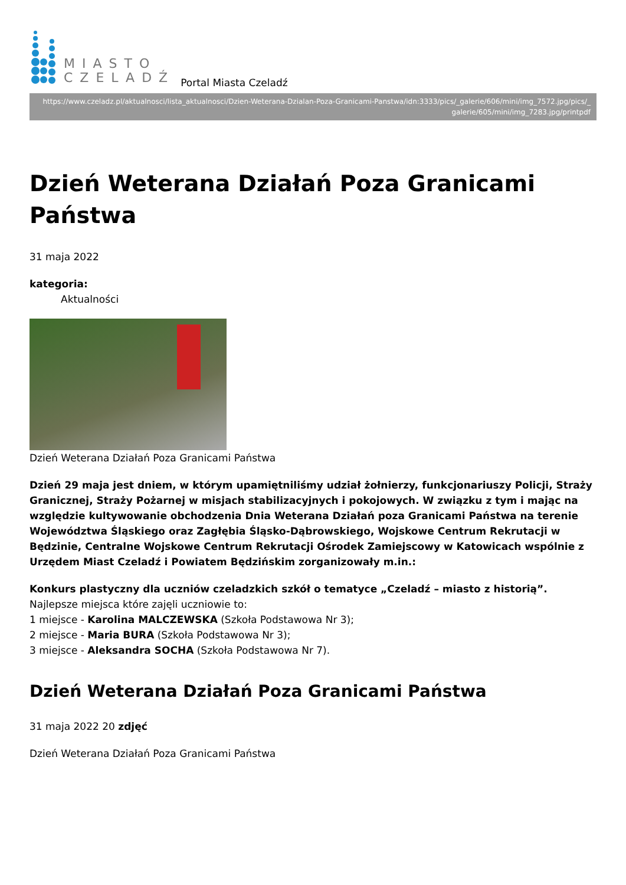MIASTO
CZELADŹ
Portal Miasta Czeladź
https://www.czeladz.pl/aktualnosci/lista_aktualnosci/Dzien-Weterana-Dzialan-Poza-Granicami-Panstwa/idn:3333/pics/_galerie/606/mini/img_7572.jpg/pics/_ galerie/605/mini/img_7283.jpg/printpdf
Dzień Weterana Działań Poza Granicami Państwa
31 maja 2022
kategoria:
Aktualności
Dzień Weterana Działań Poza Granicami Państwa
Dzień 29 maja jest dniem, w którym upamiętniliśmy udział żołnierzy, funkcjonariuszy Policji, Straży Granicznej, Straży Pożarnej w misjach stabilizacyjnych i pokojowych. W związku z tym i mając na względzie kultywowanie obchodzenia Dnia Weterana Działań poza Granicami Państwa na terenie Województwa Śląskiego oraz Zagłębia Śląsko-Dąbrowskiego, Wojskowe Centrum Rekrutacji w Będzinie, Centralne Wojskowe Centrum Rekrutacji Ośrodek Zamiejscowy w Katowicach wspólnie z Urzędem Miast Czeladź i Powiatem Będzińskim zorganizowały m.in.:
Konkurs plastyczny dla uczniów czeladzkich szkół o tematyce „Czeladź – miasto z historią”.
Najlepsze miejsca które zajęli uczniowie to:
1 miejsce - Karolina MALCZEWSKA (Szkoła Podstawowa Nr 3);
2 miejsce - Maria BURA (Szkoła Podstawowa Nr 3);
3 miejsce - Aleksandra SOCHA (Szkoła Podstawowa Nr 7).
Dzień Weterana Działań Poza Granicami Państwa
31 maja 2022 20 zdjęć
Dzień Weterana Działań Poza Granicami Państwa